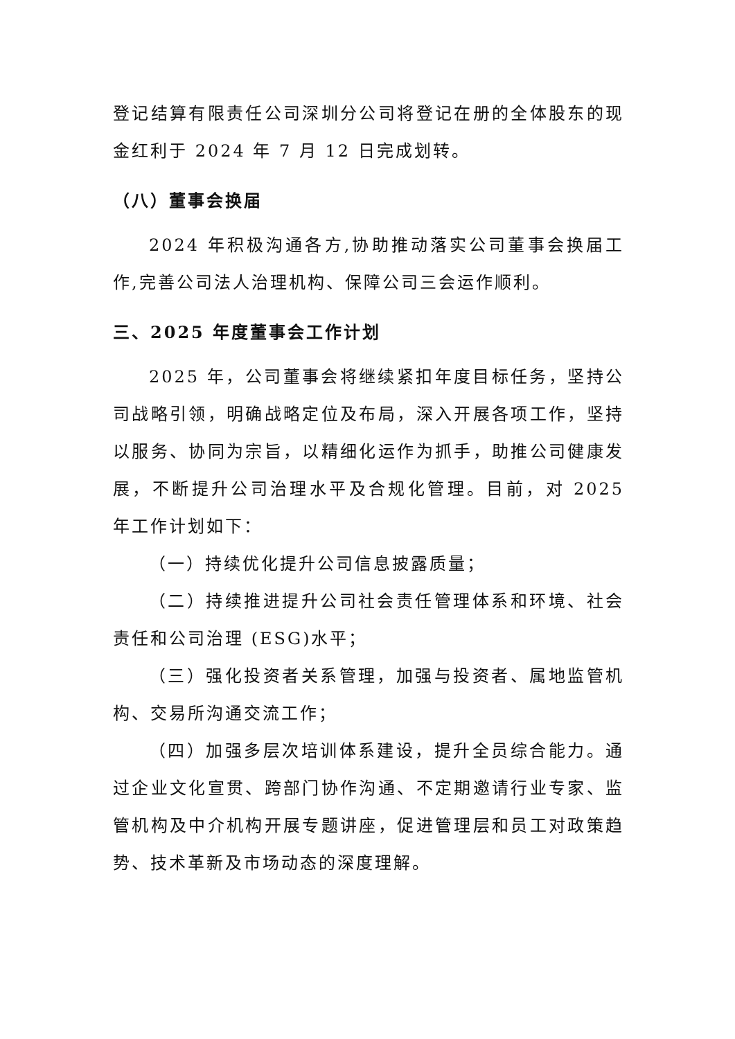登记结算有限责任公司深圳分公司将登记在册的全体股东的现金红利于 2024 年 7 月 12 日完成划转。
（八）董事会换届
2024 年积极沟通各方,协助推动落实公司董事会换届工作,完善公司法人治理机构、保障公司三会运作顺利。
三、2025 年度董事会工作计划
2025 年，公司董事会将继续紧扣年度目标任务，坚持公司战略引领，明确战略定位及布局，深入开展各项工作，坚持以服务、协同为宗旨，以精细化运作为抓手，助推公司健康发展，不断提升公司治理水平及合规化管理。目前，对 2025 年工作计划如下：
（一）持续优化提升公司信息披露质量；
（二）持续推进提升公司社会责任管理体系和环境、社会责任和公司治理 (ESG)水平；
（三）强化投资者关系管理，加强与投资者、属地监管机构、交易所沟通交流工作；
（四）加强多层次培训体系建设，提升全员综合能力。通过企业文化宣贯、跨部门协作沟通、不定期邀请行业专家、监管机构及中介机构开展专题讲座，促进管理层和员工对政策趋势、技术革新及市场动态的深度理解。